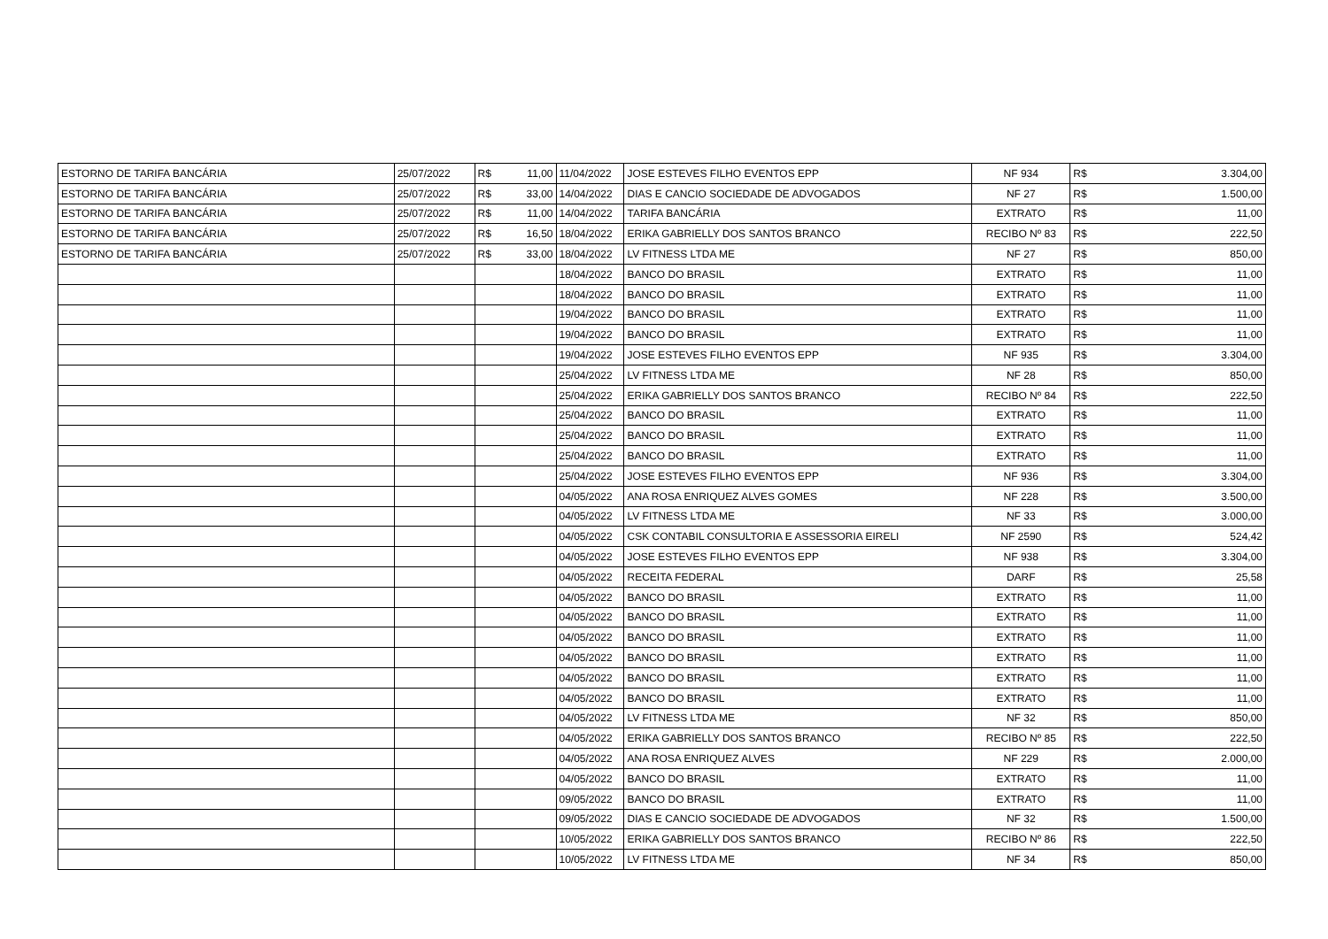| ESTORNO DE TARIFA BANCÁRIA | 25/07/2022 | R$ 11,00 | 11/04/2022 | JOSE ESTEVES FILHO EVENTOS EPP | NF 934 | R$ 3.304,00 |
| ESTORNO DE TARIFA BANCÁRIA | 25/07/2022 | R$ 33,00 | 14/04/2022 | DIAS E CANCIO SOCIEDADE DE ADVOGADOS | NF 27 | R$ 1.500,00 |
| ESTORNO DE TARIFA BANCÁRIA | 25/07/2022 | R$ 11,00 | 14/04/2022 | TARIFA BANCÁRIA | EXTRATO | R$ 11,00 |
| ESTORNO DE TARIFA BANCÁRIA | 25/07/2022 | R$ 16,50 | 18/04/2022 | ERIKA GABRIELLY DOS SANTOS BRANCO | RECIBO Nº 83 | R$ 222,50 |
| ESTORNO DE TARIFA BANCÁRIA | 25/07/2022 | R$ 33,00 | 18/04/2022 | LV FITNESS LTDA ME | NF 27 | R$ 850,00 |
| | | | 18/04/2022 | BANCO DO BRASIL | EXTRATO | R$ 11,00 |
| | | | 18/04/2022 | BANCO DO BRASIL | EXTRATO | R$ 11,00 |
| | | | 19/04/2022 | BANCO DO BRASIL | EXTRATO | R$ 11,00 |
| | | | 19/04/2022 | BANCO DO BRASIL | EXTRATO | R$ 11,00 |
| | | | 19/04/2022 | JOSE ESTEVES FILHO EVENTOS EPP | NF 935 | R$ 3.304,00 |
| | | | 25/04/2022 | LV FITNESS LTDA ME | NF 28 | R$ 850,00 |
| | | | 25/04/2022 | ERIKA GABRIELLY DOS SANTOS BRANCO | RECIBO Nº 84 | R$ 222,50 |
| | | | 25/04/2022 | BANCO DO BRASIL | EXTRATO | R$ 11,00 |
| | | | 25/04/2022 | BANCO DO BRASIL | EXTRATO | R$ 11,00 |
| | | | 25/04/2022 | BANCO DO BRASIL | EXTRATO | R$ 11,00 |
| | | | 25/04/2022 | JOSE ESTEVES FILHO EVENTOS EPP | NF 936 | R$ 3.304,00 |
| | | | 04/05/2022 | ANA ROSA ENRIQUEZ ALVES GOMES | NF 228 | R$ 3.500,00 |
| | | | 04/05/2022 | LV FITNESS LTDA ME | NF 33 | R$ 3.000,00 |
| | | | 04/05/2022 | CSK CONTABIL CONSULTORIA E ASSESSORIA EIRELI | NF 2590 | R$ 524,42 |
| | | | 04/05/2022 | JOSE ESTEVES FILHO EVENTOS EPP | NF 938 | R$ 3.304,00 |
| | | | 04/05/2022 | RECEITA FEDERAL | DARF | R$ 25,58 |
| | | | 04/05/2022 | BANCO DO BRASIL | EXTRATO | R$ 11,00 |
| | | | 04/05/2022 | BANCO DO BRASIL | EXTRATO | R$ 11,00 |
| | | | 04/05/2022 | BANCO DO BRASIL | EXTRATO | R$ 11,00 |
| | | | 04/05/2022 | BANCO DO BRASIL | EXTRATO | R$ 11,00 |
| | | | 04/05/2022 | BANCO DO BRASIL | EXTRATO | R$ 11,00 |
| | | | 04/05/2022 | BANCO DO BRASIL | EXTRATO | R$ 11,00 |
| | | | 04/05/2022 | LV FITNESS LTDA ME | NF 32 | R$ 850,00 |
| | | | 04/05/2022 | ERIKA GABRIELLY DOS SANTOS BRANCO | RECIBO Nº 85 | R$ 222,50 |
| | | | 04/05/2022 | ANA ROSA ENRIQUEZ ALVES | NF 229 | R$ 2.000,00 |
| | | | 04/05/2022 | BANCO DO BRASIL | EXTRATO | R$ 11,00 |
| | | | 09/05/2022 | BANCO DO BRASIL | EXTRATO | R$ 11,00 |
| | | | 09/05/2022 | DIAS E CANCIO SOCIEDADE DE ADVOGADOS | NF 32 | R$ 1.500,00 |
| | | | 10/05/2022 | ERIKA GABRIELLY DOS SANTOS BRANCO | RECIBO Nº 86 | R$ 222,50 |
| | | | 10/05/2022 | LV FITNESS LTDA ME | NF 34 | R$ 850,00 |